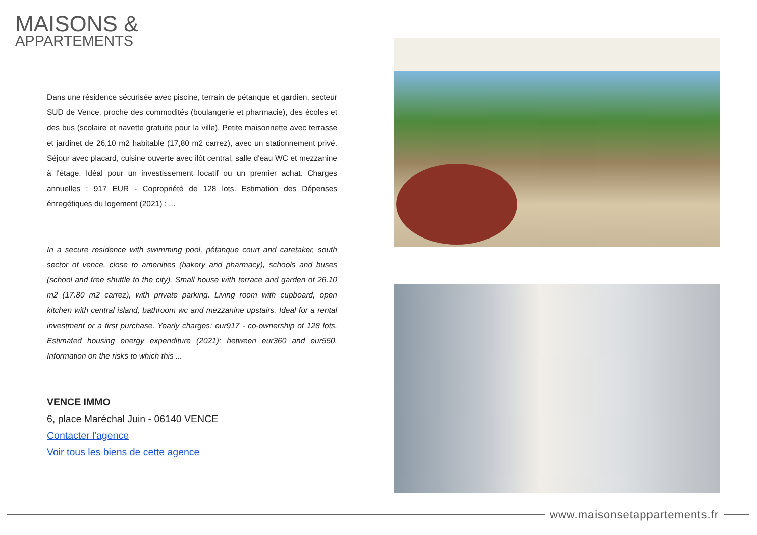MAISONS &
APPARTEMENTS
Dans une résidence sécurisée avec piscine, terrain de pétanque et gardien, secteur SUD de Vence, proche des commodités (boulangerie et pharmacie), des écoles et des bus (scolaire et navette gratuite pour la ville). Petite maisonnette avec terrasse et jardinet de 26,10 m2 habitable (17,80 m2 carrez), avec un stationnement privé. Séjour avec placard, cuisine ouverte avec ilôt central, salle d'eau WC et mezzanine à l'étage. Idéal pour un investissement locatif ou un premier achat. Charges annuelles : 917 EUR - Copropriété de 128 lots. Estimation des Dépenses énregétiques du logement (2021) : ...
In a secure residence with swimming pool, pétanque court and caretaker, south sector of vence, close to amenities (bakery and pharmacy), schools and buses (school and free shuttle to the city). Small house with terrace and garden of 26.10 m2 (17.80 m2 carrez), with private parking. Living room with cupboard, open kitchen with central island, bathroom wc and mezzanine upstairs. Ideal for a rental investment or a first purchase. Yearly charges: eur917 - co-ownership of 128 lots. Estimated housing energy expenditure (2021): between eur360 and eur550. Information on the risks to which this ...
VENCE IMMO
6, place Maréchal Juin - 06140 VENCE
Contacter l'agence
Voir tous les biens de cette agence
www.maisonsetappartements.fr